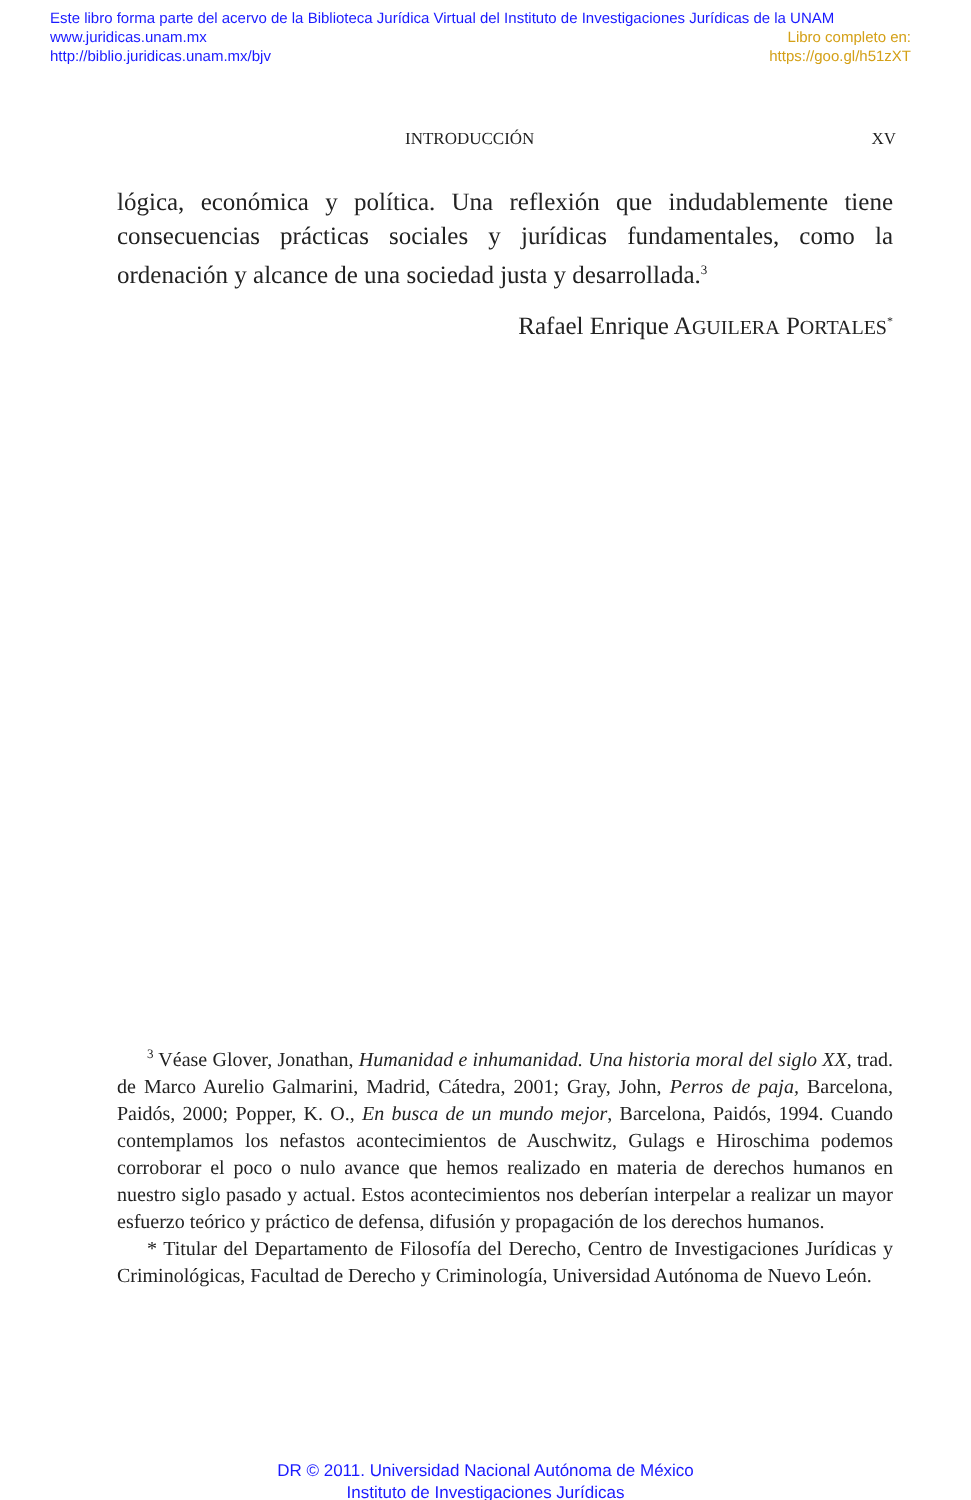Este libro forma parte del acervo de la Biblioteca Jurídica Virtual del Instituto de Investigaciones Jurídicas de la UNAM
www.juridicas.unam.mx Libro completo en:
http://biblio.juridicas.unam.mx/bjv https://goo.gl/h51zXT
INTRODUCCIÓN XV
lógica, económica y política. Una reflexión que indudablemente tiene consecuencias prácticas sociales y jurídicas fundamentales, como la ordenación y alcance de una sociedad justa y desarrollada.<sup>3</sup>
Rafael Enrique AGUILERA PORTALES<sup>*</sup>
<sup>3</sup> Véase Glover, Jonathan, Humanidad e inhumanidad. Una historia moral del siglo XX, trad. de Marco Aurelio Galmarini, Madrid, Cátedra, 2001; Gray, John, Perros de paja, Barcelona, Paidós, 2000; Popper, K. O., En busca de un mundo mejor, Barcelona, Paidós, 1994. Cuando contemplamos los nefastos acontecimientos de Auschwitz, Gulags e Hiroschima podemos corroborar el poco o nulo avance que hemos realizado en materia de derechos humanos en nuestro siglo pasado y actual. Estos acontecimientos nos deberían interpelar a realizar un mayor esfuerzo teórico y práctico de defensa, difusión y propagación de los derechos humanos.
* Titular del Departamento de Filosofía del Derecho, Centro de Investigaciones Jurídicas y Criminológicas, Facultad de Derecho y Criminología, Universidad Autónoma de Nuevo León.
DR © 2011. Universidad Nacional Autónoma de México
Instituto de Investigaciones Jurídicas